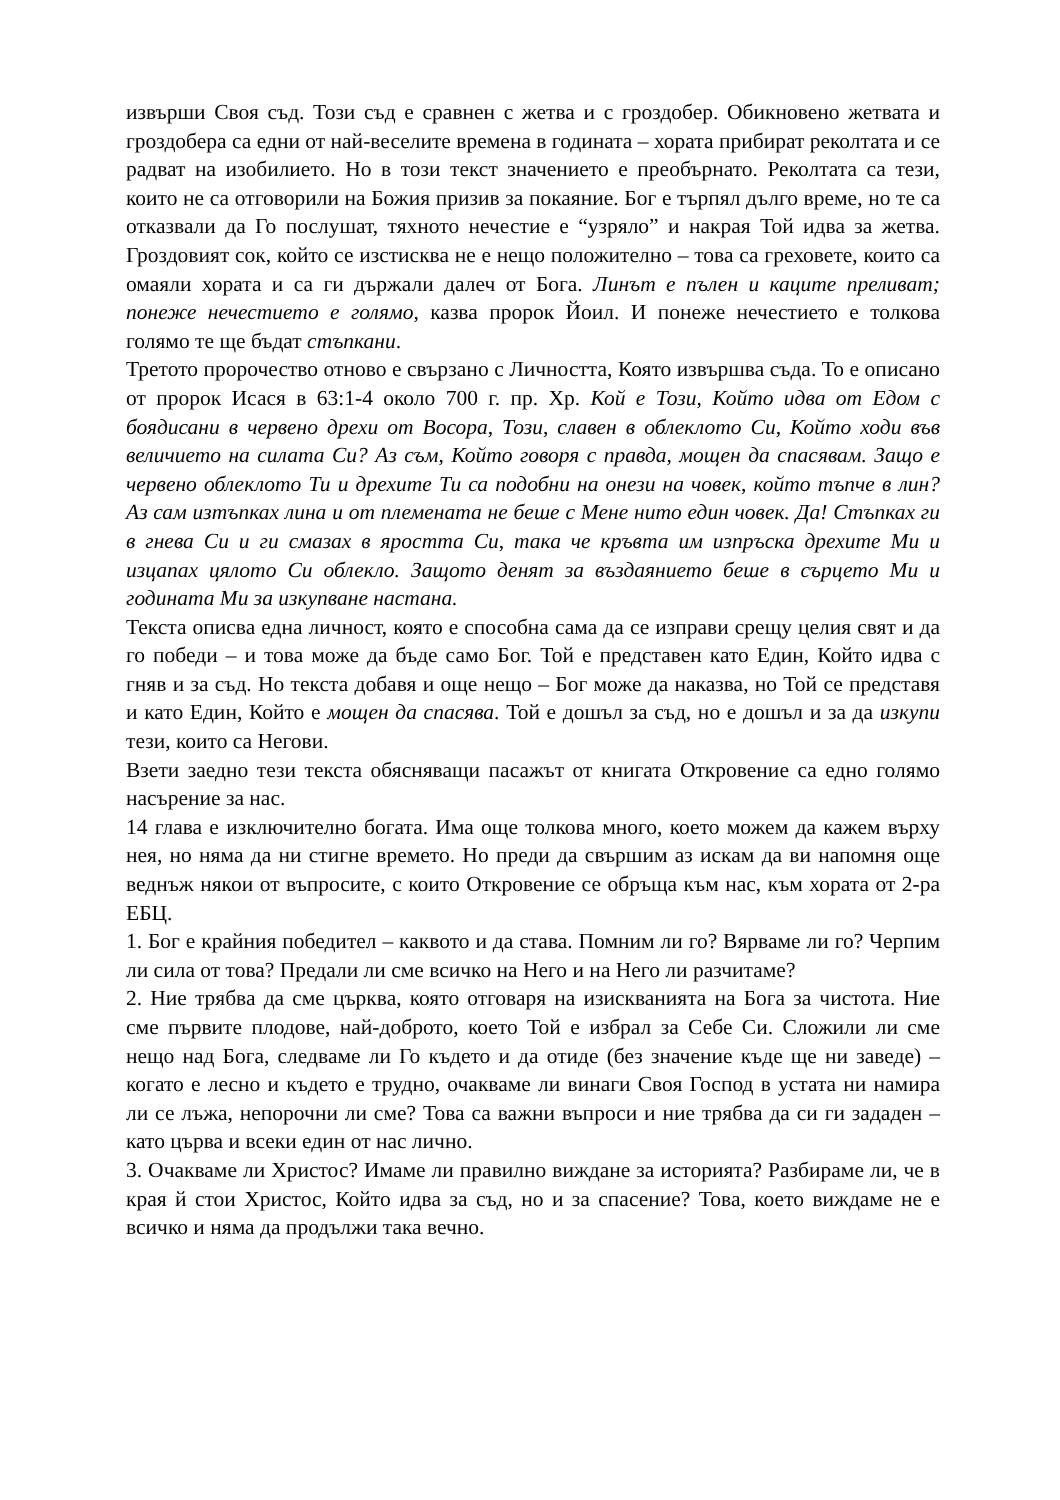извърши Своя съд. Този съд е сравнен с жетва и с гроздобер. Обикновено жетвата и гроздобера са едни от най-веселите времена в годината – хората прибират реколтата и се радват на изобилието. Но в този текст значението е преобърнато. Реколтата са тези, които не са отговорили на Божия призив за покаяние. Бог е търпял дълго време, но те са отказвали да Го послушат, тяхното нечестие е “узряло” и накрая Той идва за жетва. Гроздовият сок, който се изстисква не е нещо положително – това са греховете, които са омаяли хората и са ги държали далеч от Бога. Линът е пълен и каците преливат; понеже нечестието е голямо, казва пророк Йоил. И понеже нечестието е толкова голямо те ще бъдат стъпкани.
Третото пророчество отново е свързано с Личността, Която извършва съда. То е описано от пророк Исася в 63:1-4 около 700 г. пр. Хр. Кой е Този, Който идва от Едом с боядисани в червено дрехи от Восора, Този, славен в облеклото Си, Който ходи във величието на силата Си? Аз съм, Който говоря с правда, мощен да спасявам. Защо е червено облеклото Ти и дрехите Ти са подобни на онези на човек, който тъпче в лин? Аз сам изтъпках лина и от племената не беше с Мене нито един човек. Да! Стъпках ги в гнева Си и ги смазах в яростта Си, така че кръвта им изпръска дрехите Ми и изцапах цялото Си облекло. Защото денят за въздаянието беше в сърцето Ми и годината Ми за изкупване настана.
Текста описва една личност, която е способна сама да се изправи срещу целия свят и да го победи – и това може да бъде само Бог. Той е представен като Един, Който идва с гняв и за съд. Но текста добавя и още нещо – Бог може да наказва, но Той се представя и като Един, Който е мощен да спасява. Той е дошъл за съд, но е дошъл и за да изкупи тези, които са Негови.
Взети заедно тези текста обясняващи пасажът от книгата Откровение са едно голямо насърение за нас.
14 глава е изключително богата. Има още толкова много, което можем да кажем върху нея, но няма да ни стигне времето. Но преди да свършим аз искам да ви напомня още веднъж някои от въпросите, с които Откровение се обръща към нас, към хората от 2-ра ЕБЦ.
1. Бог е крайния победител – каквото и да става. Помним ли го? Вярваме ли го? Черпим ли сила от това? Предали ли сме всичко на Него и на Него ли разчитаме?
2. Ние трябва да сме църква, която отговаря на изискванията на Бога за чистота. Ние сме първите плодове, най-доброто, което Той е избрал за Себе Си. Сложили ли сме нещо над Бога, следваме ли Го където и да отиде (без значение къде ще ни заведе) – когато е лесно и където е трудно, очакваме ли винаги Своя Господ в устата ни намира ли се лъжа, непорочни ли сме? Това са важни въпроси и ние трябва да си ги зададен – като църва и всеки един от нас лично.
3. Очакваме ли Христос? Имаме ли правилно виждане за историята? Разбираме ли, че в края й стои Христос, Който идва за съд, но и за спасение? Това, което виждаме не е всичко и няма да продължи така вечно.